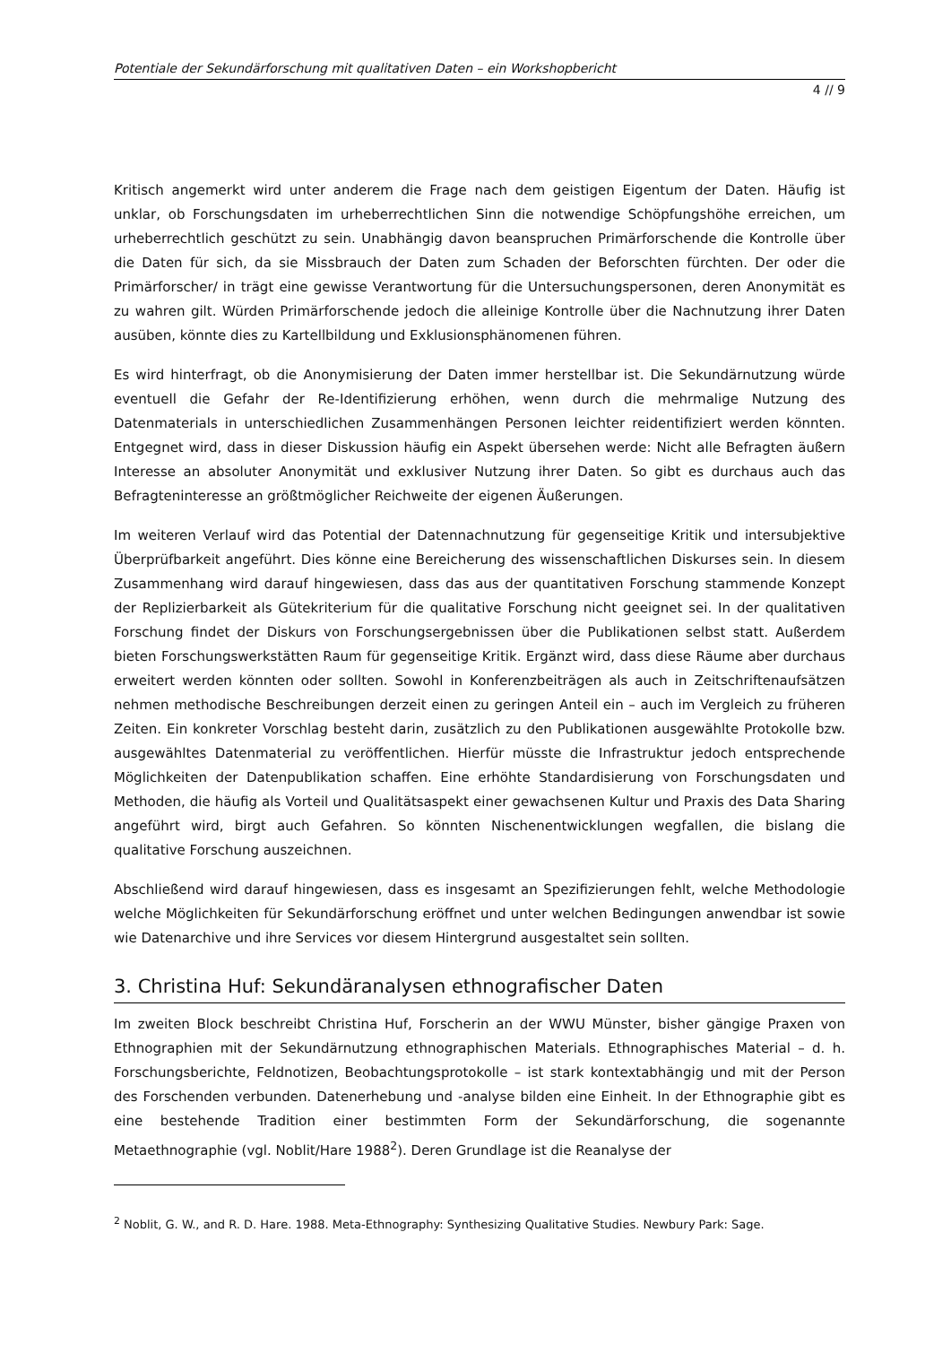Potentiale der Sekundärforschung mit qualitativen Daten – ein Workshopbericht
4 // 9
Kritisch angemerkt wird unter anderem die Frage nach dem geistigen Eigentum der Daten. Häufig ist unklar, ob Forschungsdaten im urheberrechtlichen Sinn die notwendige Schöpfungshöhe erreichen, um urheberrechtlich geschützt zu sein. Unabhängig davon beanspruchen Primärforschende die Kontrolle über die Daten für sich, da sie Missbrauch der Daten zum Schaden der Beforschten fürchten. Der oder die Primärforscher/ in trägt eine gewisse Verantwortung für die Untersuchungspersonen, deren Anonymität es zu wahren gilt. Würden Primärforschende jedoch die alleinige Kontrolle über die Nachnutzung ihrer Daten ausüben, könnte dies zu Kartellbildung und Exklusionsphänomenen führen.
Es wird hinterfragt, ob die Anonymisierung der Daten immer herstellbar ist. Die Sekundärnutzung würde eventuell die Gefahr der Re-Identifizierung erhöhen, wenn durch die mehrmalige Nutzung des Datenmaterials in unterschiedlichen Zusammenhängen Personen leichter reidentifiziert werden könnten. Entgegnet wird, dass in dieser Diskussion häufig ein Aspekt übersehen werde: Nicht alle Befragten äußern Interesse an absoluter Anonymität und exklusiver Nutzung ihrer Daten. So gibt es durchaus auch das Befragteninteresse an größtmöglicher Reichweite der eigenen Äußerungen.
Im weiteren Verlauf wird das Potential der Datennachnutzung für gegenseitige Kritik und intersubjektive Überprüfbarkeit angeführt. Dies könne eine Bereicherung des wissenschaftlichen Diskurses sein. In diesem Zusammenhang wird darauf hingewiesen, dass das aus der quantitativen Forschung stammende Konzept der Replizierbarkeit als Gütekriterium für die qualitative Forschung nicht geeignet sei. In der qualitativen Forschung findet der Diskurs von Forschungsergebnissen über die Publikationen selbst statt. Außerdem bieten Forschungswerkstätten Raum für gegenseitige Kritik. Ergänzt wird, dass diese Räume aber durchaus erweitert werden könnten oder sollten. Sowohl in Konferenzbeiträgen als auch in Zeitschriftenaufsätzen nehmen methodische Beschreibungen derzeit einen zu geringen Anteil ein – auch im Vergleich zu früheren Zeiten. Ein konkreter Vorschlag besteht darin, zusätzlich zu den Publikationen ausgewählte Protokolle bzw. ausgewähltes Datenmaterial zu veröffentlichen. Hierfür müsste die Infrastruktur jedoch entsprechende Möglichkeiten der Datenpublikation schaffen. Eine erhöhte Standardisierung von Forschungsdaten und Methoden, die häufig als Vorteil und Qualitätsaspekt einer gewachsenen Kultur und Praxis des Data Sharing angeführt wird, birgt auch Gefahren. So könnten Nischenentwicklungen wegfallen, die bislang die qualitative Forschung auszeichnen.
Abschließend wird darauf hingewiesen, dass es insgesamt an Spezifizierungen fehlt, welche Methodologie welche Möglichkeiten für Sekundärforschung eröffnet und unter welchen Bedingungen anwendbar ist sowie wie Datenarchive und ihre Services vor diesem Hintergrund ausgestaltet sein sollten.
3. Christina Huf: Sekundäranalysen ethnografischer Daten
Im zweiten Block beschreibt Christina Huf, Forscherin an der WWU Münster, bisher gängige Praxen von Ethnographien mit der Sekundärnutzung ethnographischen Materials. Ethnographisches Material – d. h. Forschungsberichte, Feldnotizen, Beobachtungsprotokolle – ist stark kontextabhängig und mit der Person des Forschenden verbunden. Datenerhebung und -analyse bilden eine Einheit. In der Ethnographie gibt es eine bestehende Tradition einer bestimmten Form der Sekundärforschung, die sogenannte Metaethnographie (vgl. Noblit/Hare 1988<sup>2</sup>). Deren Grundlage ist die Reanalyse der
<sup>2</sup> Noblit, G. W., and R. D. Hare. 1988. Meta-Ethnography: Synthesizing Qualitative Studies. Newbury Park: Sage.